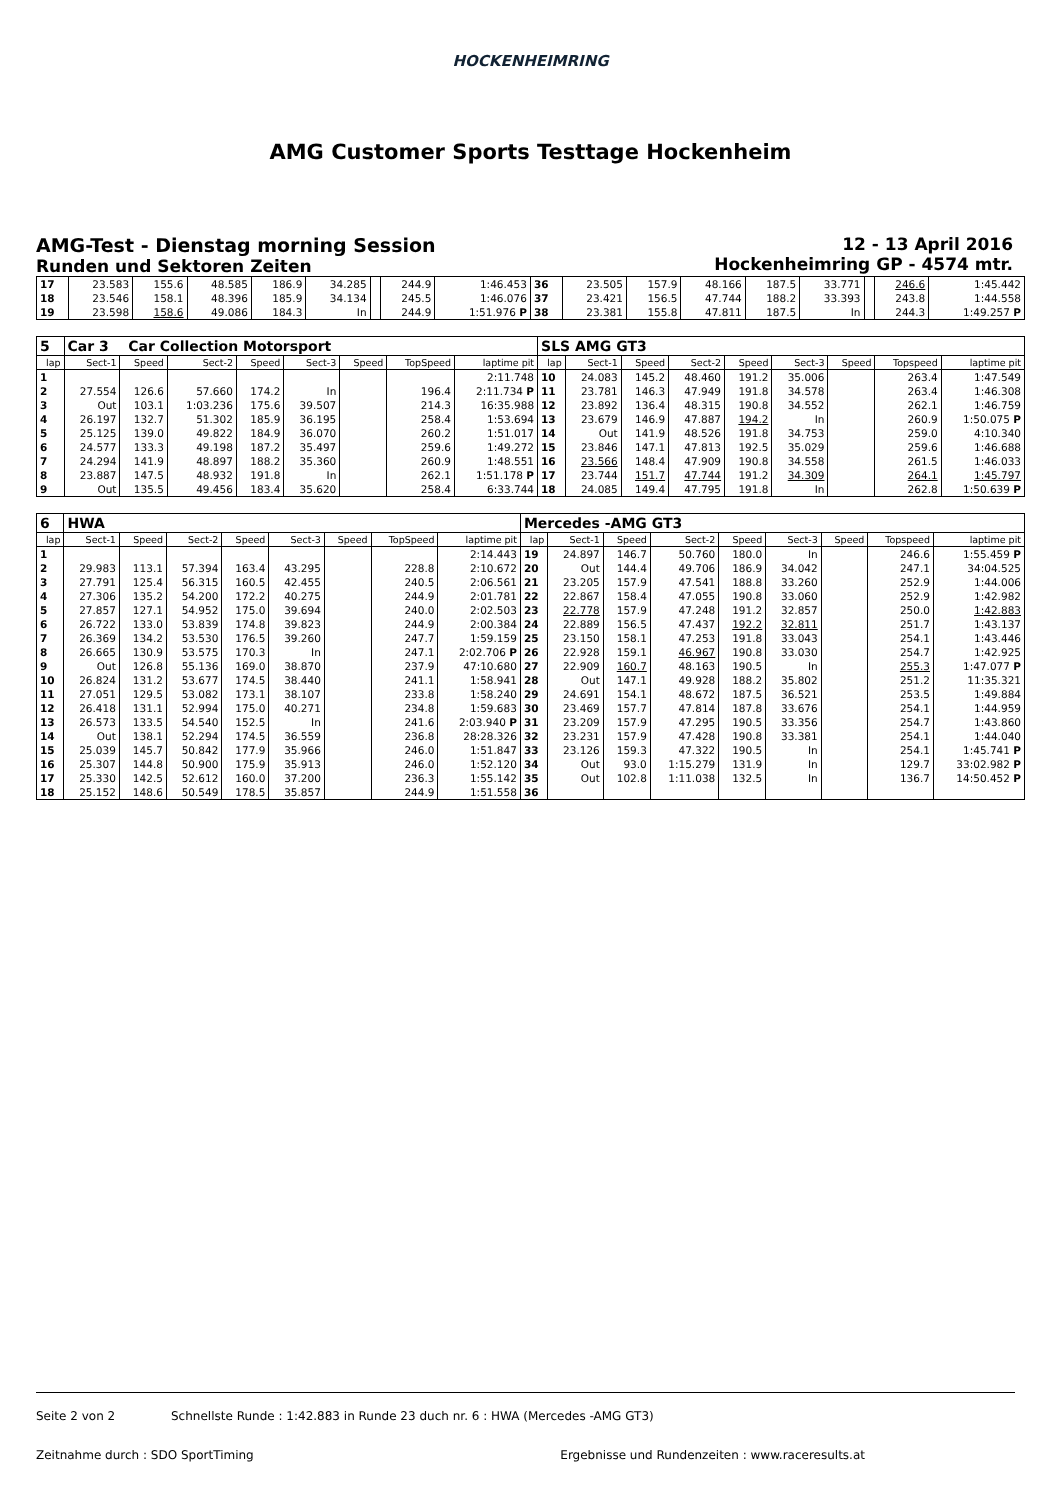HOCKENHEIMRING
AMG Customer Sports Testtage Hockenheim
AMG-Test - Dienstag morning Session
Runden und Sektoren Zeiten
12 - 13 April 2016
Hockenheimring GP - 4574 mtr.
| 17 | 23.583 | 155.6 | 48.585 | 186.9 | 34.285 | | 244.9 | 1:46.453 | 36 | 23.505 | 157.9 | 48.166 | 187.5 | 33.771 | | 246.6 | 1:45.442 |
| 18 | 23.546 | 158.1 | 48.396 | 185.9 | 34.134 | | 245.5 | 1:46.076 | 37 | 23.421 | 156.5 | 47.744 | 188.2 | 33.393 | | 243.8 | 1:44.558 |
| 19 | 23.598 | 158.6 | 49.086 | 184.3 | In | | 244.9 | 1:51.976 P | 38 | 23.381 | 155.8 | 47.811 | 187.5 | In | | 244.3 | 1:49.257 P |
| 5 | Car 3 Car Collection Motorsport | | | | | | | | SLS AMG GT3 | | | | | | | | |
| lap | Sect-1 | Speed | Sect-2 | Speed | Sect-3 | Speed | TopSpeed | laptime pit | lap | Sect-1 | Speed | Sect-2 | Speed | Sect-3 | Speed | Topspeed | laptime pit |
| 1 | | | | | | | | 2:11.748 | 10 | 24.083 | 145.2 | 48.460 | 191.2 | 35.006 | | 263.4 | 1:47.549 |
| 2 | 27.554 | 126.6 | 57.660 | 174.2 | In | | 196.4 | 2:11.734 P | 11 | 23.781 | 146.3 | 47.949 | 191.8 | 34.578 | | 263.4 | 1:46.308 |
| 3 | Out | 103.1 | 1:03.236 | 175.6 | 39.507 | | 214.3 | 16:35.988 | 12 | 23.892 | 136.4 | 48.315 | 190.8 | 34.552 | | 262.1 | 1:46.759 |
| 4 | 26.197 | 132.7 | 51.302 | 185.9 | 36.195 | | 258.4 | 1:53.694 | 13 | 23.679 | 146.9 | 47.887 | 194.2 | In | | 260.9 | 1:50.075 P |
| 5 | 25.125 | 139.0 | 49.822 | 184.9 | 36.070 | | 260.2 | 1:51.017 | 14 | Out | 141.9 | 48.526 | 191.8 | 34.753 | | 259.0 | 4:10.340 |
| 6 | 24.577 | 133.3 | 49.198 | 187.2 | 35.497 | | 259.6 | 1:49.272 | 15 | 23.846 | 147.1 | 47.813 | 192.5 | 35.029 | | 259.6 | 1:46.688 |
| 7 | 24.294 | 141.9 | 48.897 | 188.2 | 35.360 | | 260.9 | 1:48.551 | 16 | 23.566 | 148.4 | 47.909 | 190.8 | 34.558 | | 261.5 | 1:46.033 |
| 8 | 23.887 | 147.5 | 48.932 | 191.8 | In | | 262.1 | 1:51.178 P | 17 | 23.744 | 151.7 | 47.744 | 191.2 | 34.309 | | 264.1 | 1:45.797 |
| 9 | Out | 135.5 | 49.456 | 183.4 | 35.620 | | 258.4 | 6:33.744 | 18 | 24.085 | 149.4 | 47.795 | 191.8 | In | | 262.8 | 1:50.639 P |
| 6 | HWA | | | | | | | | Mercedes -AMG GT3 | | | | | | | | |
| lap | Sect-1 | Speed | Sect-2 | Speed | Sect-3 | Speed | TopSpeed | laptime pit | lap | Sect-1 | Speed | Sect-2 | Speed | Sect-3 | Speed | Topspeed | laptime pit |
| 1 | | | | | | | | 2:14.443 | 19 | 24.897 | 146.7 | 50.760 | 180.0 | In | | 246.6 | 1:55.459 P |
| 2 | 29.983 | 113.1 | 57.394 | 163.4 | 43.295 | | 228.8 | 2:10.672 | 20 | Out | 144.4 | 49.706 | 186.9 | 34.042 | | 247.1 | 34:04.525 |
| 3 | 27.791 | 125.4 | 56.315 | 160.5 | 42.455 | | 240.5 | 2:06.561 | 21 | 23.205 | 157.9 | 47.541 | 188.8 | 33.260 | | 252.9 | 1:44.006 |
| 4 | 27.306 | 135.2 | 54.200 | 172.2 | 40.275 | | 244.9 | 2:01.781 | 22 | 22.867 | 158.4 | 47.055 | 190.8 | 33.060 | | 252.9 | 1:42.982 |
| 5 | 27.857 | 127.1 | 54.952 | 175.0 | 39.694 | | 240.0 | 2:02.503 | 23 | 22.778 | 157.9 | 47.248 | 191.2 | 32.857 | | 250.0 | 1:42.883 |
| 6 | 26.722 | 133.0 | 53.839 | 174.8 | 39.823 | | 244.9 | 2:00.384 | 24 | 22.889 | 156.5 | 47.437 | 192.2 | 32.811 | | 251.7 | 1:43.137 |
| 7 | 26.369 | 134.2 | 53.530 | 176.5 | 39.260 | | 247.7 | 1:59.159 | 25 | 23.150 | 158.1 | 47.253 | 191.8 | 33.043 | | 254.1 | 1:43.446 |
| 8 | 26.665 | 130.9 | 53.575 | 170.3 | In | | 247.1 | 2:02.706 P | 26 | 22.928 | 159.1 | 46.967 | 190.8 | 33.030 | | 254.7 | 1:42.925 |
| 9 | Out | 126.8 | 55.136 | 169.0 | 38.870 | | 237.9 | 47:10.680 | 27 | 22.909 | 160.7 | 48.163 | 190.5 | In | | 255.3 | 1:47.077 P |
| 10 | 26.824 | 131.2 | 53.677 | 174.5 | 38.440 | | 241.1 | 1:58.941 | 28 | Out | 147.1 | 49.928 | 188.2 | 35.802 | | 251.2 | 11:35.321 |
| 11 | 27.051 | 129.5 | 53.082 | 173.1 | 38.107 | | 233.8 | 1:58.240 | 29 | 24.691 | 154.1 | 48.672 | 187.5 | 36.521 | | 253.5 | 1:49.884 |
| 12 | 26.418 | 131.1 | 52.994 | 175.0 | 40.271 | | 234.8 | 1:59.683 | 30 | 23.469 | 157.7 | 47.814 | 187.8 | 33.676 | | 254.1 | 1:44.959 |
| 13 | 26.573 | 133.5 | 54.540 | 152.5 | In | | 241.6 | 2:03.940 P | 31 | 23.209 | 157.9 | 47.295 | 190.5 | 33.356 | | 254.7 | 1:43.860 |
| 14 | Out | 138.1 | 52.294 | 174.5 | 36.559 | | 236.8 | 28:28.326 | 32 | 23.231 | 157.9 | 47.428 | 190.8 | 33.381 | | 254.1 | 1:44.040 |
| 15 | 25.039 | 145.7 | 50.842 | 177.9 | 35.966 | | 246.0 | 1:51.847 | 33 | 23.126 | 159.3 | 47.322 | 190.5 | In | | 254.1 | 1:45.741 P |
| 16 | 25.307 | 144.8 | 50.900 | 175.9 | 35.913 | | 246.0 | 1:52.120 | 34 | Out | 93.0 | 1:15.279 | 131.9 | In | | 129.7 | 33:02.982 P |
| 17 | 25.330 | 142.5 | 52.612 | 160.0 | 37.200 | | 236.3 | 1:55.142 | 35 | Out | 102.8 | 1:11.038 | 132.5 | In | | 136.7 | 14:50.452 P |
| 18 | 25.152 | 148.6 | 50.549 | 178.5 | 35.857 | | 244.9 | 1:51.558 | 36 | | | | | | | | |
Seite 2 von 2 Schnellste Runde : 1:42.883 in Runde 23 duch nr. 6 : HWA (Mercedes -AMG GT3)
Zeitnahme durch : SDO SportTiming Ergebnisse und Rundenzeiten : www.raceresults.at